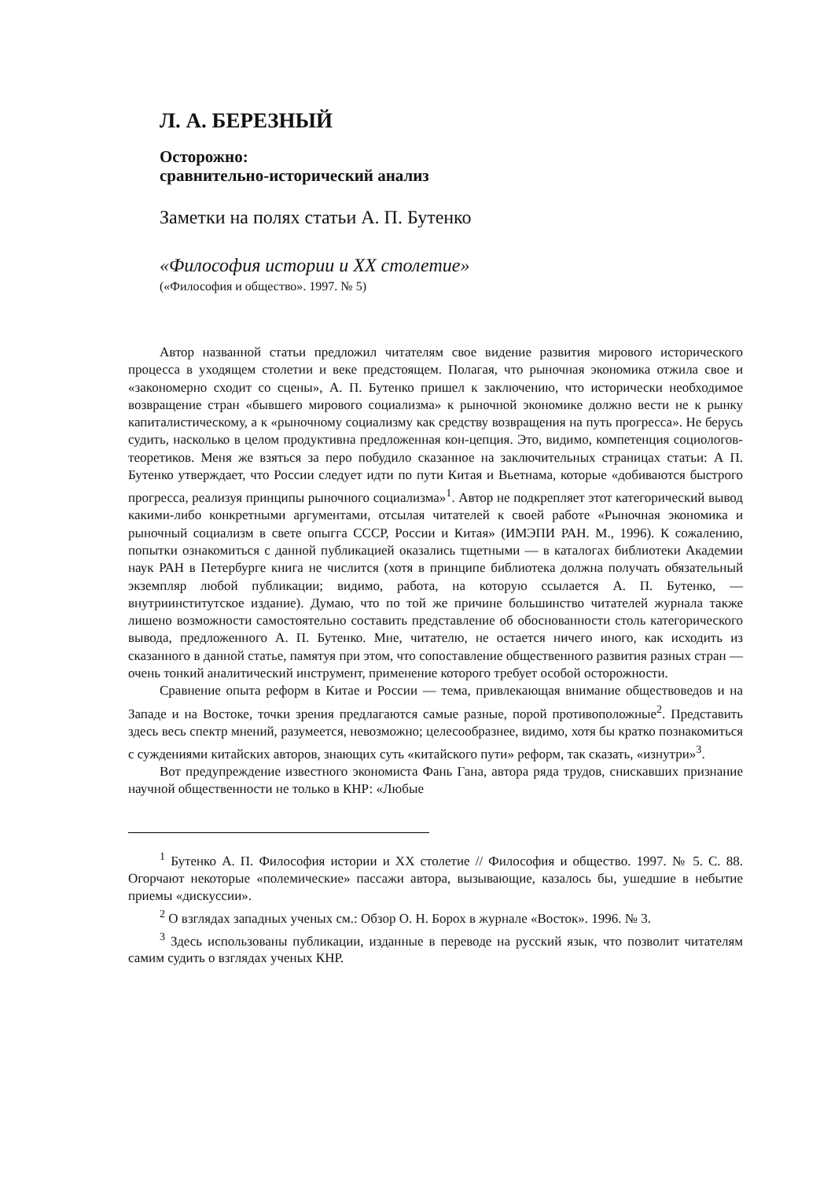Л. А. БЕРЕЗНЫЙ
Осторожно:
сравнительно-исторический анализ
Заметки на полях статьи А. П. Бутенко
«Философия истории и XX столетие»
(«Философия и общество». 1997. № 5)
Автор названной статьи предложил читателям свое видение развития мирового исторического процесса в уходящем столетии и веке предстоящем. Полагая, что рыночная экономика отжила свое и «закономерно сходит со сцены», А. П. Бутенко пришел к заключению, что исторически необходимое возвращение стран «бывшего мирового социализма» к рыночной экономике должно вести не к рынку капиталистическому, а к «рыночному социализму как средству возвращения на путь прогресса». Не берусь судить, насколько в целом продуктивна предложенная кон-цепция. Это, видимо, компетенция социологов-теоретиков. Меня же взяться за перо побудило сказанное на заключительных страницах статьи: А П. Бутенко утверждает, что России следует идти по пути Китая и Вьетнама, которые «добиваются быстрого прогресса, реализуя принципы рыночного социализма»<sup>1</sup>. Автор не подкрепляет этот категорический вывод какими-либо конкретными аргументами, отсылая читателей к своей работе «Рыночная экономика и рыночный социализм в свете опыгга СССР, России и Китая» (ИМЭПИ РАН. М., 1996). К сожалению, попытки ознакомиться с данной публикацией оказались тщетными — в каталогах библиотеки Академии наук РАН в Петербурге книга не числится (хотя в принципе библиотека должна получать обязательный экземпляр любой публикации; видимо, работа, на которую ссылается А. П. Бутенко, — внутриинститутское издание). Думаю, что по той же причине большинство читателей журнала также лишено возможности самостоятельно составить представление об обоснованности столь категорического вывода, предложенного А. П. Бутенко. Мне, читателю, не остается ничего иного, как исходить из сказанного в данной статье, памятуя при этом, что сопоставление общественного развития разных стран — очень тонкий аналитический инструмент, применение которого требует особой осторожности.
Сравнение опыта реформ в Китае и России — тема, привлекающая внимание обществоведов и на Западе и на Востоке, точки зрения предлагаются самые разные, порой противоположные<sup>2</sup>. Представить здесь весь спектр мнений, разумеется, невозможно; целесообразнее, видимо, хотя бы кратко познакомиться с суждениями китайских авторов, знающих суть «китайского пути» реформ, так сказать, «изнутри»<sup>3</sup>.
Вот предупреждение известного экономиста Фань Гана, автора ряда трудов, снискавших признание научной общественности не только в КНР: «Любые
<sup>1</sup> Бутенко А. П. Философия истории и XX столетие // Философия и общество. 1997. № 5. С. 88. Огорчают некоторые «полемические» пассажи автора, вызывающие, казалось бы, ушедшие в небытие приемы «дискуссии».
<sup>2</sup> О взглядах западных ученых см.: Обзор О. Н. Борох в журнале «Восток». 1996. № 3.
<sup>3</sup> Здесь использованы публикации, изданные в переводе на русский язык, что позволит читателям самим судить о взглядах ученых КНР.